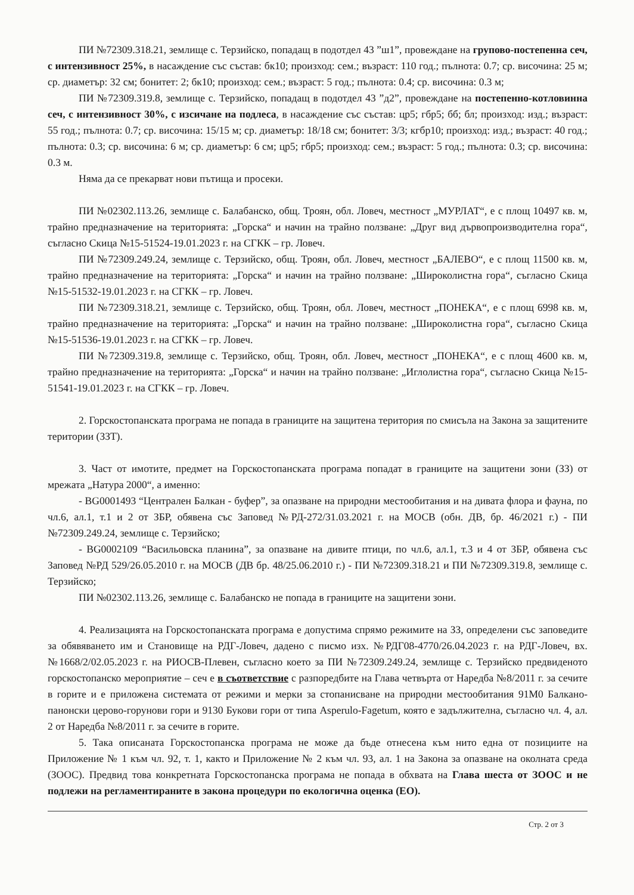ПИ №72309.318.21, землище с. Терзийско, попадащ в подотдел 43 ”ш1”, провеждане на групово-постепенна сеч, с интензивност 25%, в насаждение със състав: бк10; произход: сем.; възраст: 110 год.; пълнота: 0.7; ср. височина: 25 м; ср. диаметър: 32 см; бонитет: 2; бк10; произход: сем.; възраст: 5 год.; пълнота: 0.4; ср. височина: 0.3 м;
ПИ №72309.319.8, землище с. Терзийско, попадащ в подотдел 43 ”д2”, провеждане на постепенно-котловинна сеч, с интензивност 30%, с изсичане на подлеса, в насаждение със състав: цр5; гбр5; бб; бл; произход: изд.; възраст: 55 год.; пълнота: 0.7; ср. височина: 15/15 м; ср. диаметър: 18/18 см; бонитет: 3/3; кгбр10; произход: изд.; възраст: 40 год.; пълнота: 0.3; ср. височина: 6 м; ср. диаметър: 6 см; цр5; гбр5; произход: сем.; възраст: 5 год.; пълнота: 0.3; ср. височина: 0.3 м.
Няма да се прекарват нови пътища и просеки.
ПИ №02302.113.26, землище с. Балабанско, общ. Троян, обл. Ловеч, местност „МУРЛАТ“, е с площ 10497 кв. м, трайно предназначение на територията: „Горска“ и начин на трайно ползване: „Друг вид дървопроизводителна гора“, съгласно Скица №15-51524-19.01.2023 г. на СГКК – гр. Ловеч.
ПИ №72309.249.24, землище с. Терзийско, общ. Троян, обл. Ловеч, местност „БАЛЕВО“, е с площ 11500 кв. м, трайно предназначение на територията: „Горска“ и начин на трайно ползване: „Широколистна гора“, съгласно Скица №15-51532-19.01.2023 г. на СГКК – гр. Ловеч.
ПИ №72309.318.21, землище с. Терзийско, общ. Троян, обл. Ловеч, местност „ПОНЕКА“, е с площ 6998 кв. м, трайно предназначение на територията: „Горска“ и начин на трайно ползване: „Широколистна гора“, съгласно Скица №15-51536-19.01.2023 г. на СГКК – гр. Ловеч.
ПИ №72309.319.8, землище с. Терзийско, общ. Троян, обл. Ловеч, местност „ПОНЕКА“, е с площ 4600 кв. м, трайно предназначение на територията: „Горска“ и начин на трайно ползване: „Иглолистна гора“, съгласно Скица №15-51541-19.01.2023 г. на СГКК – гр. Ловеч.
2. Горскостопанската програма не попада в границите на защитена територия по смисъла на Закона за защитените територии (ЗЗТ).
3. Част от имотите, предмет на Горскостопанската програма попадат в границите на защитени зони (ЗЗ) от мрежата „Натура 2000“, а именно:
- BG0001493 “Централен Балкан - буфер”, за опазване на природни местообитания и на дивата флора и фауна, по чл.6, ал.1, т.1 и 2 от ЗБР, обявена със Заповед №РД-272/31.03.2021 г. на МОСВ (обн. ДВ, бр. 46/2021 г.) - ПИ №72309.249.24, землище с. Терзийско;
- BG0002109 “Васильовска планина”, за опазване на дивите птици, по чл.6, ал.1, т.3 и 4 от ЗБР, обявена със Заповед №РД 529/26.05.2010 г. на МОСВ (ДВ бр. 48/25.06.2010 г.) - ПИ №72309.318.21 и ПИ №72309.319.8, землище с. Терзийско;
ПИ №02302.113.26, землище с. Балабанско не попада в границите на защитени зони.
4. Реализацията на Горскостопанската програма е допустима спрямо режимите на ЗЗ, определени със заповедите за обявяването им и Становище на РДГ-Ловеч, дадено с писмо изх. №РДГ08-4770/26.04.2023 г. на РДГ-Ловеч, вх. №1668/2/02.05.2023 г. на РИОСВ-Плевен, съгласно което за ПИ №72309.249.24, землище с. Терзийско предвиденото горскостопанско мероприятие – сеч е в съответствие с разпоредбите на Глава четвърта от Наредба №8/2011 г. за сечите в горите и е приложена системата от режими и мерки за стопанисване на природни местообитания 91M0 Балкано-панонски церово-горунови гори и 9130 Букови гори от типа Asperulo-Fagetum, която е задължителна, съгласно чл. 4, ал. 2 от Наредба №8/2011 г. за сечите в горите.
5. Така описаната Горскостопанска програма не може да бъде отнесена към нито една от позициите на Приложение № 1 към чл. 92, т. 1, както и Приложение № 2 към чл. 93, ал. 1 на Закона за опазване на околната среда (ЗООС). Предвид това конкретната Горскостопанска програма не попада в обхвата на Глава шеста от ЗООС и не подлежи на регламентираните в закона процедури по екологична оценка (ЕО).
Стр. 2 от 3